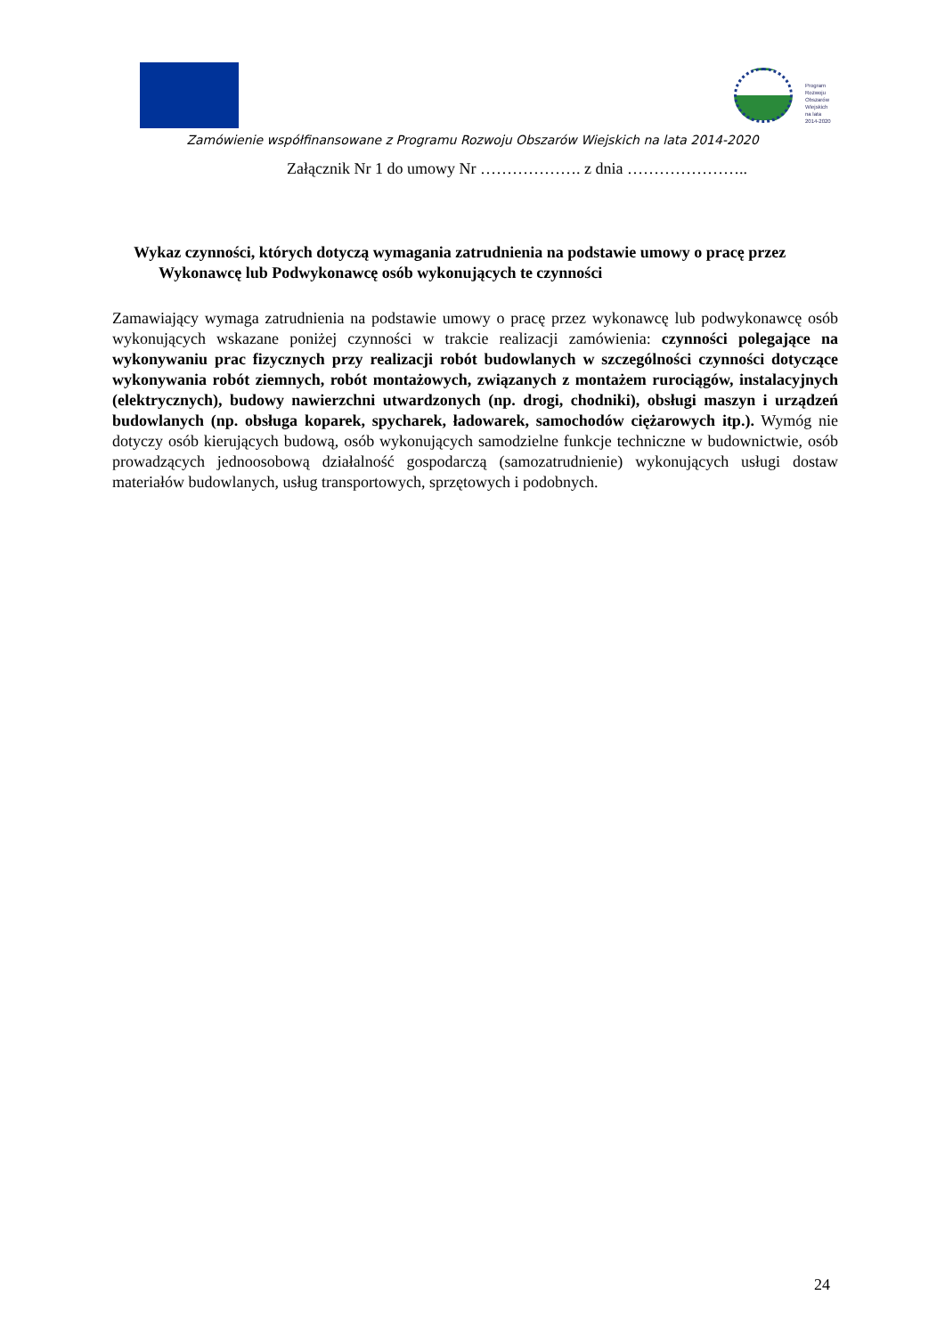Program
Rozwoju
Obszarów
Wiejskich
na lata 2014-2020
Zamówienie współfinansowane z Programu Rozwoju Obszarów Wiejskich na lata 2014-2020
Załącznik Nr 1 do umowy Nr ………………. z dnia …………………..
Wykaz czynności, których dotyczą wymagania zatrudnienia na podstawie umowy o pracę przez
Wykonawcę lub Podwykonawcę osób wykonujących te czynności
Zamawiający wymaga zatrudnienia na podstawie umowy o pracę przez wykonawcę lub podwykonawcę osób wykonujących wskazane poniżej czynności w trakcie realizacji zamówienia: czynności polegające na wykonywaniu prac fizycznych przy realizacji robót budowlanych w szczególności czynności dotyczące wykonywania robót ziemnych, robót montażowych, związanych z montażem rurociągów, instalacyjnych (elektrycznych), budowy nawierzchni utwardzonych (np. drogi, chodniki), obsługi maszyn i urządzeń budowlanych (np. obsługa koparek, spycharek, ładowarek, samochodów ciężarowych itp.). Wymóg nie dotyczy osób kierujących budową, osób wykonujących samodzielne funkcje techniczne w budownictwie, osób prowadzących jednoosobową działalność gospodarczą (samozatrudnienie) wykonujących usługi dostaw materiałów budowlanych, usług transportowych, sprzętowych i podobnych.
24